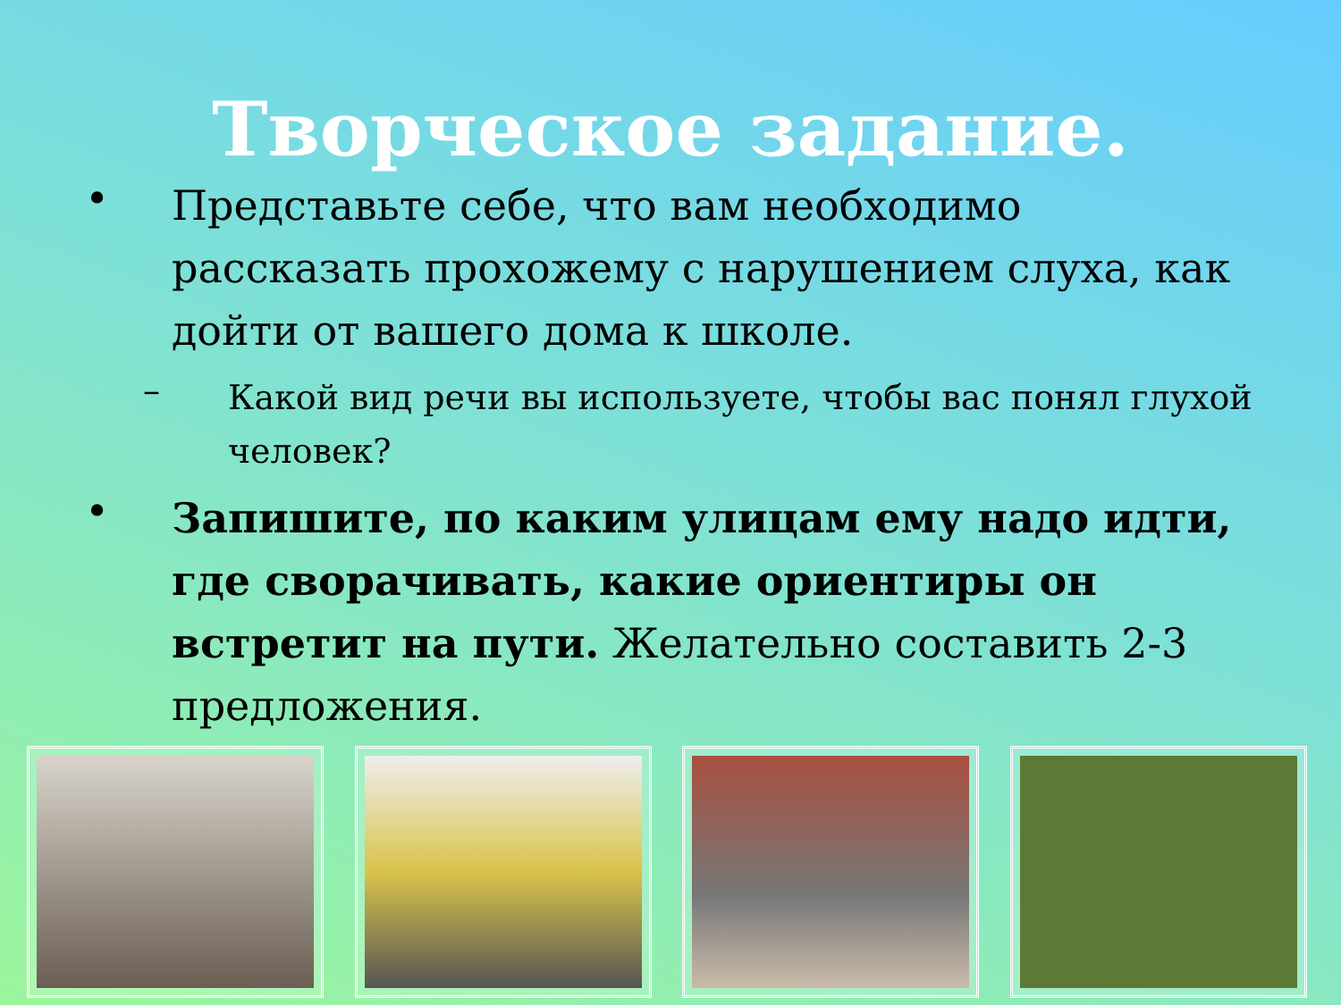Творческое задание.
•
Представьте себе, что вам необходимо рассказать прохожему с нарушением слуха, как дойти от вашего дома к школе.
–
Какой вид речи вы используете, чтобы вас понял глухой человек?
•
Запишите, по каким улицам ему надо идти, где сворачивать, какие ориентиры он встретит на пути. Желательно составить 2-3 предложения.